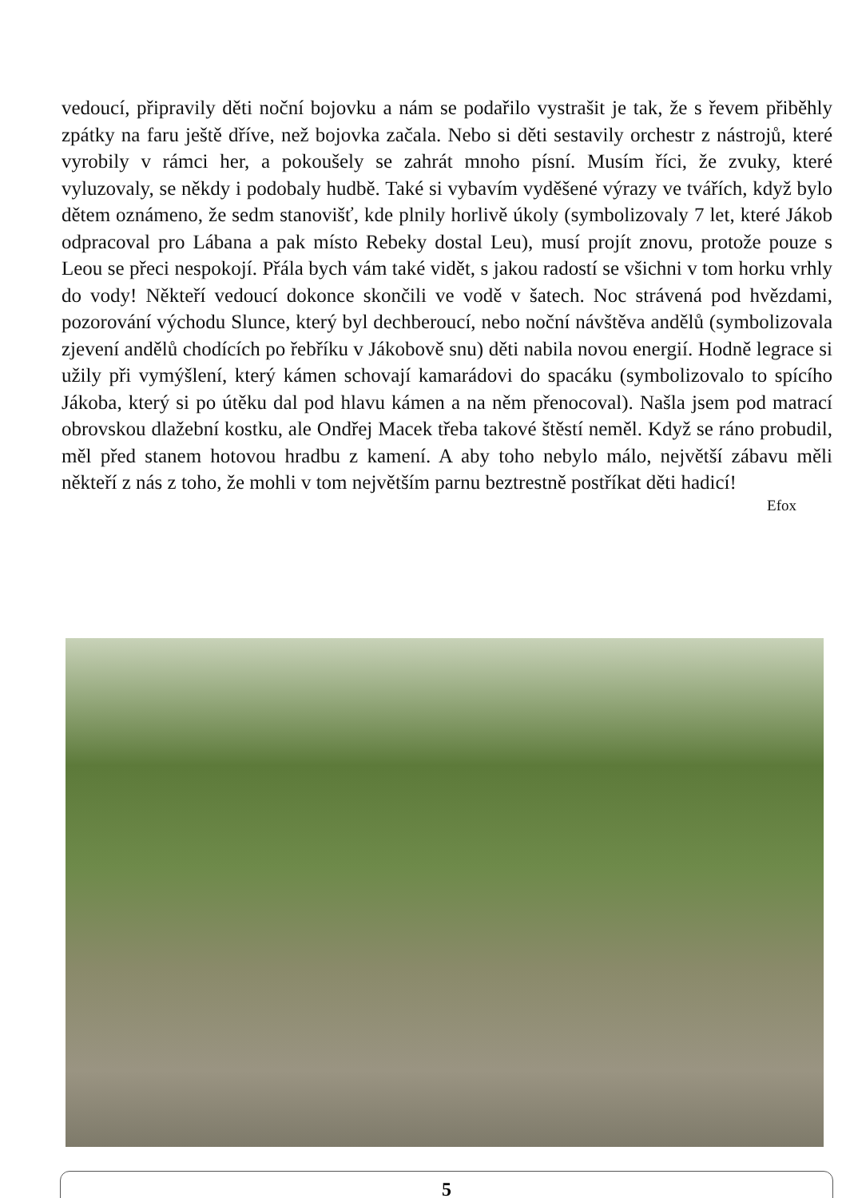vedoucí, připravily děti noční bojovku a nám se podařilo vystrašit je tak, že s řevem přiběhly zpátky na faru ještě dříve, než bojovka začala. Nebo si děti sestavily orchestr z nástrojů, které vyrobily v rámci her, a pokoušely se zahrát mnoho písní. Musím říci, že zvuky, které vyluzovaly, se někdy i podobaly hudbě. Také si vybavím vyděšené výrazy ve tvářích, když bylo dětem oznámeno, že sedm stanovišť, kde plnily horlivě úkoly (symbolizovaly 7 let, které Jákob odpracoval pro Lábana a pak místo Rebeky dostal Leu), musí projít znovu, protože pouze s Leou se přeci nespokojí. Přála bych vám také vidět, s jakou radostí se všichni v tom horku vrhly do vody! Někteří vedoucí dokonce skončili ve vodě v šatech. Noc strávená pod hvězdami, pozorování východu Slunce, který byl dechberoucí, nebo noční návštěva andělů (symbolizovala zjevení andělů chodících po řebříku v Jákobově snu) děti nabila novou energií. Hodně legrace si užily při vymýšlení, který kámen schovají kamarádovi do spacáku (symbolizovalo to spícího Jákoba, který si po útěku dal pod hlavu kámen a na něm přenocoval). Našla jsem pod matrací obrovskou dlažební kostku, ale Ondřej Macek třeba takové štěstí neměl. Když se ráno probudil, měl před stanem hotovou hradbu z kamení. A aby toho nebylo málo, největší zábavu měli někteří z nás z toho, že mohli v tom největším parnu beztrestně postříkat děti hadicí!
Efox
5